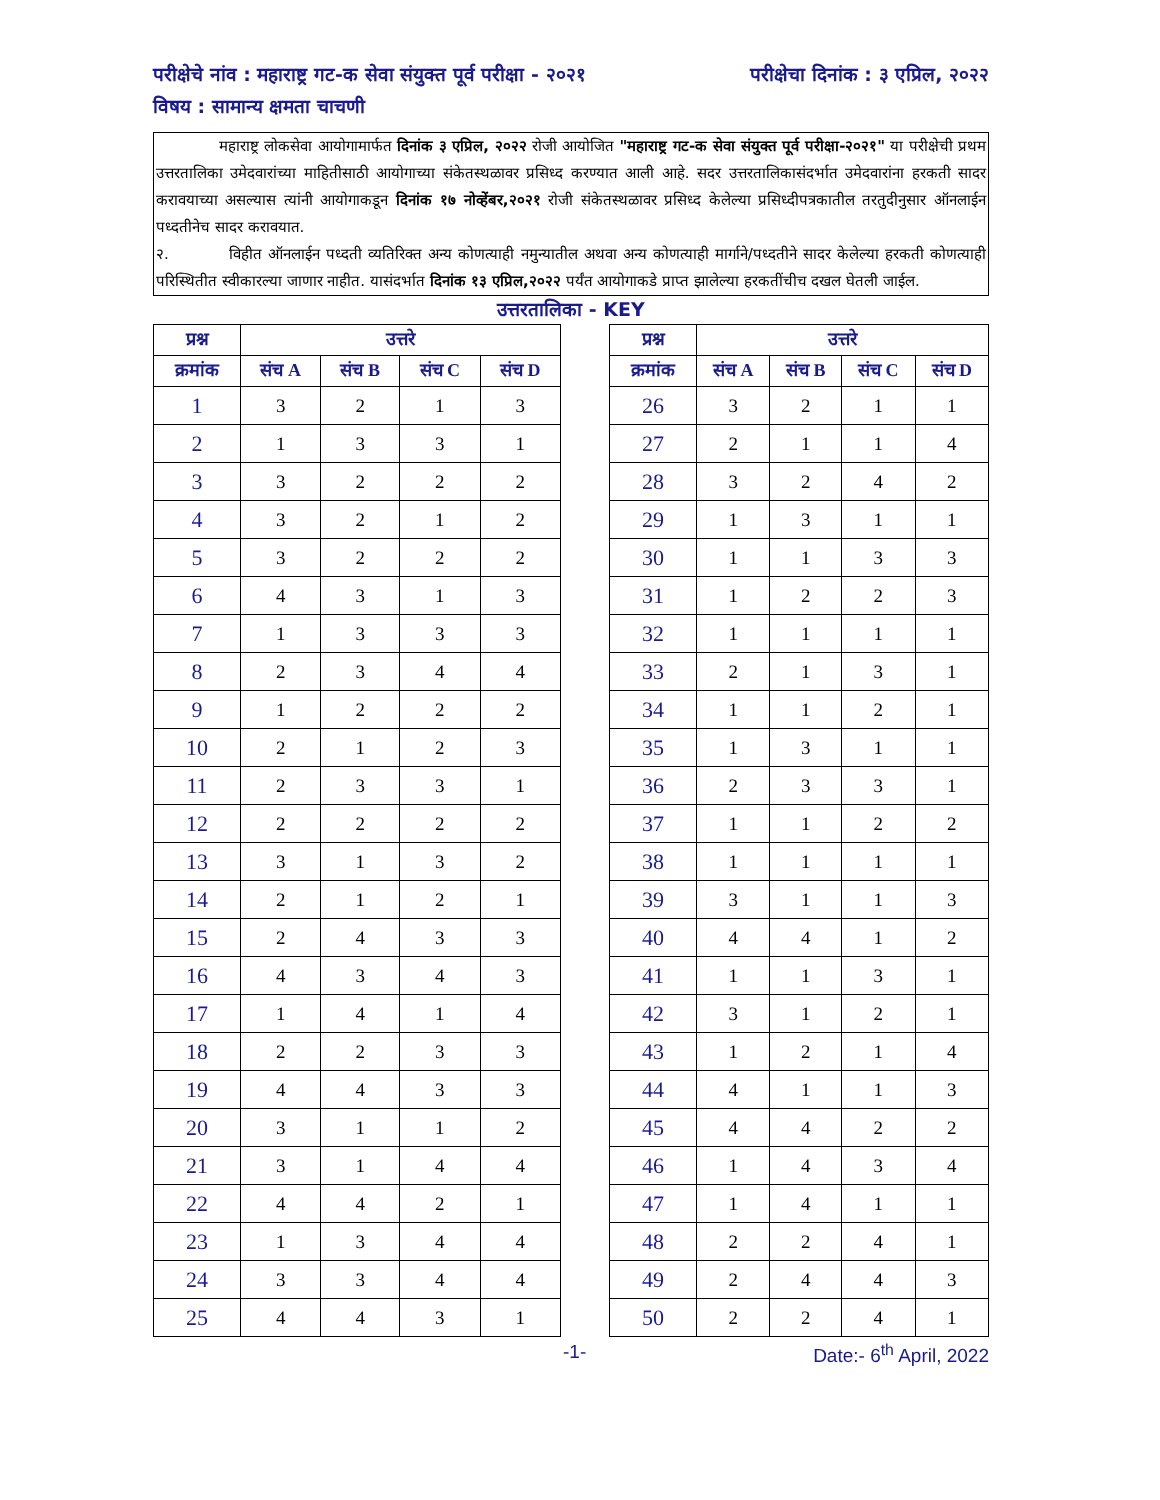परीक्षेचे नांव : महाराष्ट्र गट-क सेवा संयुक्त पूर्व परीक्षा - २०२१ परीक्षेचा दिनांक : ३ एप्रिल, २०२२
विषय : सामान्य क्षमता चाचणी
महाराष्ट्र लोकसेवा आयोगामार्फत दिनांक ३ एप्रिल, २०२२ रोजी आयोजित "महाराष्ट्र गट-क सेवा संयुक्त पूर्व परीक्षा-२०२१" या परीक्षेची प्रथम उत्तरतालिका उमेदवारांच्या माहितीसाठी आयोगाच्या संकेतस्थळावर प्रसिध्द करण्यात आली आहे. सदर उत्तरतालिकासंदर्भात उमेदवारांना हरकती सादर करावयाच्या असल्यास त्यांनी आयोगाकडून दिनांक १७ नोव्हेंबर,२०२१ रोजी संकेतस्थळावर प्रसिध्द केलेल्या प्रसिध्दीपत्रकातील तरतुदीनुसार ऑनलाईन पध्दतीनेच सादर करावयात.
२. विहीत ऑनलाईन पध्दती व्यतिरिक्त अन्य कोणत्याही नमुन्यातील अथवा अन्य कोणत्याही मार्गाने/पध्दतीने सादर केलेल्या हरकती कोणत्याही परिस्थितीत स्वीकारल्या जाणार नाहीत. यासंदर्भात दिनांक १३ एप्रिल,२०२२ पर्यंत आयोगाकडे प्राप्त झालेल्या हरकतींचीच दखल घेतली जाईल.
उत्तरतालिका - KEY
| प्रश्न | उत्तरे | | | |
| --- | --- | --- | --- | --- |
| क्रमांक | संच A | संच B | संच C | संच D |
| 1 | 3 | 2 | 1 | 3 |
| 2 | 1 | 3 | 3 | 1 |
| 3 | 3 | 2 | 2 | 2 |
| 4 | 3 | 2 | 1 | 2 |
| 5 | 3 | 2 | 2 | 2 |
| 6 | 4 | 3 | 1 | 3 |
| 7 | 1 | 3 | 3 | 3 |
| 8 | 2 | 3 | 4 | 4 |
| 9 | 1 | 2 | 2 | 2 |
| 10 | 2 | 1 | 2 | 3 |
| 11 | 2 | 3 | 3 | 1 |
| 12 | 2 | 2 | 2 | 2 |
| 13 | 3 | 1 | 3 | 2 |
| 14 | 2 | 1 | 2 | 1 |
| 15 | 2 | 4 | 3 | 3 |
| 16 | 4 | 3 | 4 | 3 |
| 17 | 1 | 4 | 1 | 4 |
| 18 | 2 | 2 | 3 | 3 |
| 19 | 4 | 4 | 3 | 3 |
| 20 | 3 | 1 | 1 | 2 |
| 21 | 3 | 1 | 4 | 4 |
| 22 | 4 | 4 | 2 | 1 |
| 23 | 1 | 3 | 4 | 4 |
| 24 | 3 | 3 | 4 | 4 |
| 25 | 4 | 4 | 3 | 1 |
| प्रश्न | उत्तरे | | | |
| --- | --- | --- | --- | --- |
| क्रमांक | संच A | संच B | संच C | संच D |
| 26 | 3 | 2 | 1 | 1 |
| 27 | 2 | 1 | 1 | 4 |
| 28 | 3 | 2 | 4 | 2 |
| 29 | 1 | 3 | 1 | 1 |
| 30 | 1 | 1 | 3 | 3 |
| 31 | 1 | 2 | 2 | 3 |
| 32 | 1 | 1 | 1 | 1 |
| 33 | 2 | 1 | 3 | 1 |
| 34 | 1 | 1 | 2 | 1 |
| 35 | 1 | 3 | 1 | 1 |
| 36 | 2 | 3 | 3 | 1 |
| 37 | 1 | 1 | 2 | 2 |
| 38 | 1 | 1 | 1 | 1 |
| 39 | 3 | 1 | 1 | 3 |
| 40 | 4 | 4 | 1 | 2 |
| 41 | 1 | 1 | 3 | 1 |
| 42 | 3 | 1 | 2 | 1 |
| 43 | 1 | 2 | 1 | 4 |
| 44 | 4 | 1 | 1 | 3 |
| 45 | 4 | 4 | 2 | 2 |
| 46 | 1 | 4 | 3 | 4 |
| 47 | 1 | 4 | 1 | 1 |
| 48 | 2 | 2 | 4 | 1 |
| 49 | 2 | 4 | 4 | 3 |
| 50 | 2 | 2 | 4 | 1 |
-1- Date:- 6<sup>th</sup> April, 2022